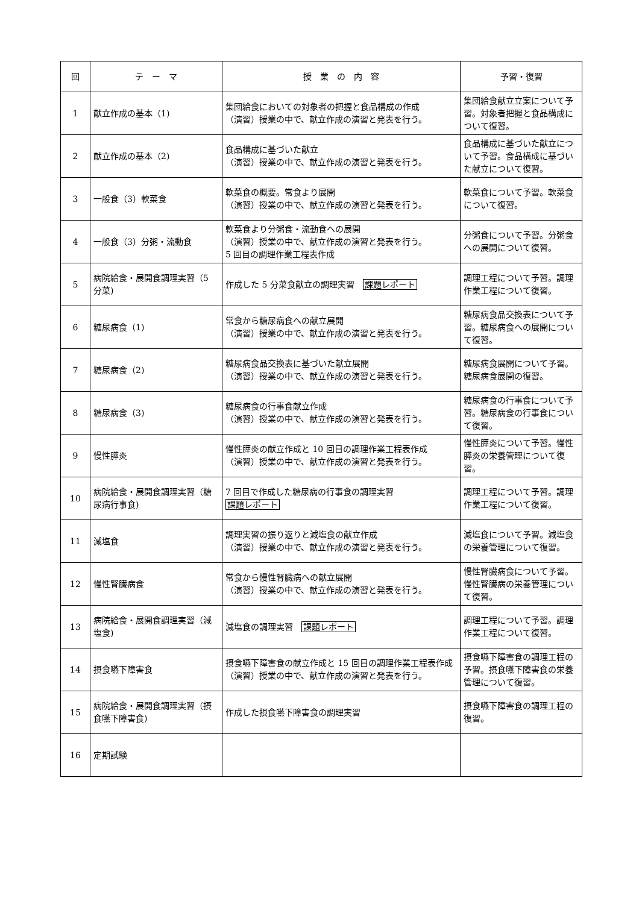| 回 | テ ー マ | 授 業 の 内 容 | 予習・復習 |
| --- | --- | --- | --- |
| 1 | 献立作成の基本（1) | 集団給食においての対象者の把握と食品構成の作成 （演習）授業の中で、献立作成の演習と発表を行う。 | 集団給食献立立案について予習。対象者把握と食品構成について復習。 |
| 2 | 献立作成の基本（2) | 食品構成に基づいた献立 （演習）授業の中で、献立作成の演習と発表を行う。 | 食品構成に基づいた献立について予習。食品構成に基づいた献立について復習。 |
| 3 | 一般食（3）軟菜食 | 軟菜食の概要。常食より展開 （演習）授業の中で、献立作成の演習と発表を行う。 | 軟菜食について予習。軟菜食について復習。 |
| 4 | 一般食（3）分粥・流動食 | 軟菜食より分粥食・流動食への展開 （演習）授業の中で、献立作成の演習と発表を行う。 5 回目の調理作業工程表作成 | 分粥食について予習。分粥食への展開について復習。 |
| 5 | 病院給食・展開食調理実習（5 分菜) | 作成した 5 分菜食献立の調理実習 課題レポート | 調理工程について予習。調理作業工程について復習。 |
| 6 | 糖尿病食（1) | 常食から糖尿病食への献立展開 （演習）授業の中で、献立作成の演習と発表を行う。 | 糖尿病食品交換表について予習。糖尿病食への展開について復習。 |
| 7 | 糖尿病食（2) | 糖尿病食品交換表に基づいた献立展開 （演習）授業の中で、献立作成の演習と発表を行う。 | 糖尿病食展開について予習。糖尿病食展開の復習。 |
| 8 | 糖尿病食（3) | 糖尿病食の行事食献立作成 （演習）授業の中で、献立作成の演習と発表を行う。 | 糖尿病食の行事食について予習。糖尿病食の行事食について復習。 |
| 9 | 慢性膵炎 | 慢性膵炎の献立作成と 10 回目の調理作業工程表作成 （演習）授業の中で、献立作成の演習と発表を行う。 | 慢性膵炎について予習。慢性膵炎の栄養管理について復習。 |
| 10 | 病院給食・展開食調理実習（糖尿病行事食) | 7 回目で作成した糖尿病の行事食の調理実習 課題レポート | 調理工程について予習。調理作業工程について復習。 |
| 11 | 減塩食 | 調理実習の振り返りと減塩食の献立作成 （演習）授業の中で、献立作成の演習と発表を行う。 | 減塩食について予習。減塩食の栄養管理について復習。 |
| 12 | 慢性腎臓病食 | 常食から慢性腎臓病への献立展開 （演習）授業の中で、献立作成の演習と発表を行う。 | 慢性腎臓病食について予習。慢性腎臓病の栄養管理について復習。 |
| 13 | 病院給食・展開食調理実習（減塩食) | 減塩食の調理実習 課題レポート | 調理工程について予習。調理作業工程について復習。 |
| 14 | 摂食嚥下障害食 | 摂食嚥下障害食の献立作成と 15 回目の調理作業工程表作成 （演習）授業の中で、献立作成の演習と発表を行う。 | 摂食嚥下障害食の調理工程の予習。摂食嚥下障害食の栄養管理について復習。 |
| 15 | 病院給食・展開食調理実習（摂食嚥下障害食) | 作成した摂食嚥下障害食の調理実習 | 摂食嚥下障害食の調理工程の復習。 |
| 16 | 定期試験 | | |